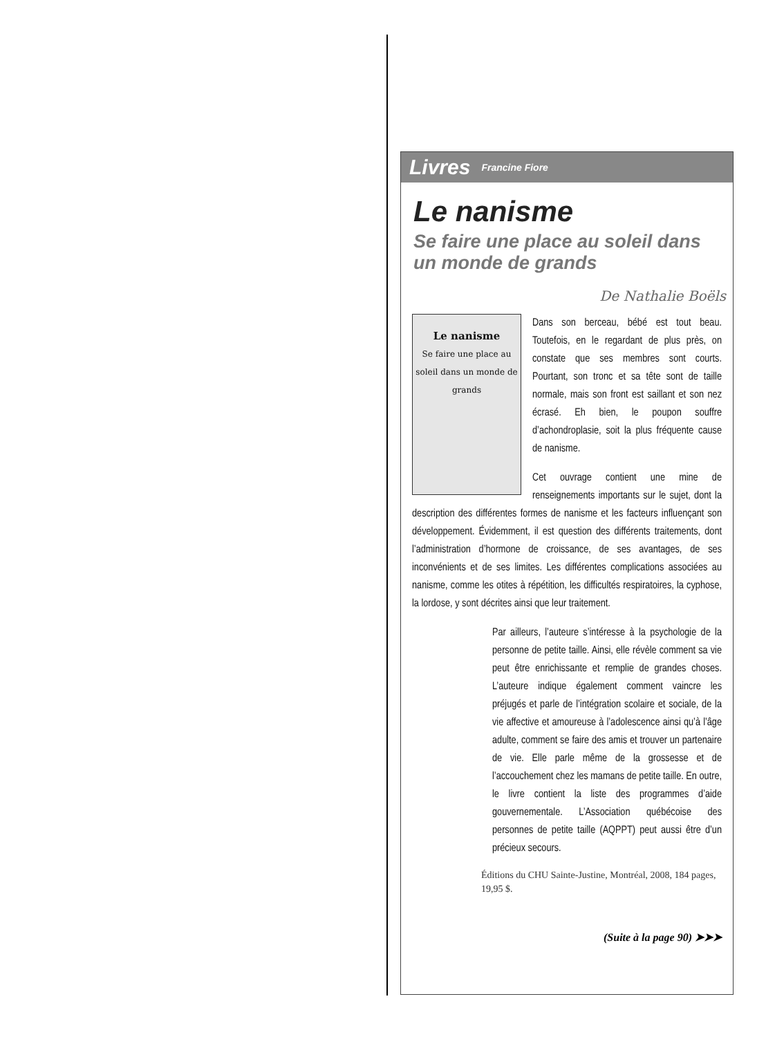Livres Francine Fiore
Le nanisme
Se faire une place au soleil dans un monde de grands
De Nathalie Boëls
Le nanisme
Se faire une place au soleil dans un monde de grands
Dans son berceau, bébé est tout beau. Toutefois, en le regardant de plus près, on constate que ses membres sont courts. Pourtant, son tronc et sa tête sont de taille normale, mais son front est saillant et son nez écrasé. Eh bien, le poupon souffre d’achondroplasie, soit la plus fréquente cause de nanisme.
Cet ouvrage contient une mine de renseignements importants sur le sujet, dont la description des différentes formes de nanisme et les facteurs influençant son développement. Évidemment, il est question des différents traitements, dont l’administration d’hormone de croissance, de ses avantages, de ses inconvénients et de ses limites. Les différentes complications associées au nanisme, comme les otites à répétition, les difficultés respiratoires, la cyphose, la lordose, y sont décrites ainsi que leur traitement.
Par ailleurs, l’auteure s’intéresse à la psychologie de la personne de petite taille. Ainsi, elle révèle comment sa vie peut être enrichissante et remplie de grandes choses. L’auteure indique également comment vaincre les préjugés et parle de l’intégration scolaire et sociale, de la vie affective et amoureuse à l’adolescence ainsi qu’à l’âge adulte, comment se faire des amis et trouver un partenaire de vie. Elle parle même de la grossesse et de l’accouchement chez les mamans de petite taille. En outre, le livre contient la liste des programmes d’aide gouvernementale. L’Association québécoise des personnes de petite taille (AQPPT) peut aussi être d’un précieux secours.
Éditions du CHU Sainte-Justine, Montréal, 2008, 184 pages, 19,95 $.
(Suite à la page 90) ➤➤➤